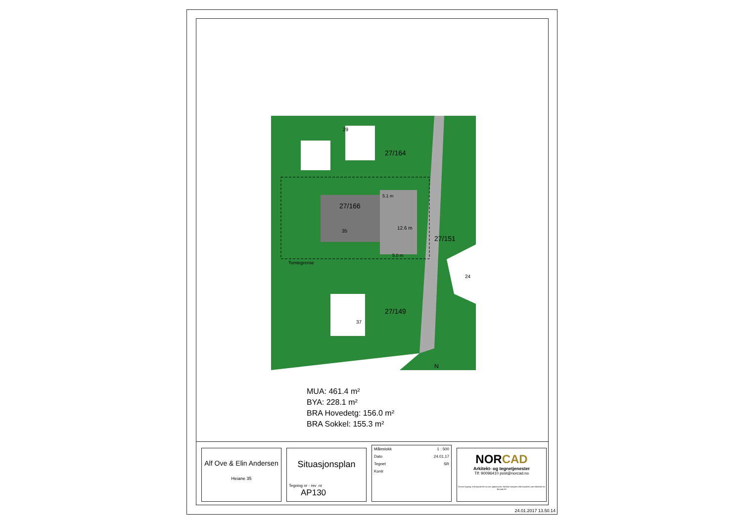29
27/164
27/166
35
12.6 m
27/151
Tomtegrense
24
27/149
37
N
5.1 m
5.0 m
MUA: 461.4 m²
BYA: 228.1 m²
BRA Hovedetg: 156.0 m²
BRA Sokkel: 155.3 m²
Alf Ove & Elin Andersen
Heiane 35
Situasjonsplan
Tegning nr - rev .nr
AP130
| Målestokk | 1 : 500 |
| Dato | 24.01.17 |
| Tegnet | SR |
| Kontr | |
NORCAD
Arkitekt- og tegnetjenester
Tlf: 90096410 post@norcad.no
Denne tegning er beskyttet iht lov om opphavsrett. Må ikke benyttes eller kopieres uten tillatelse fra Norcad AS
24.01.2017 13.50.14